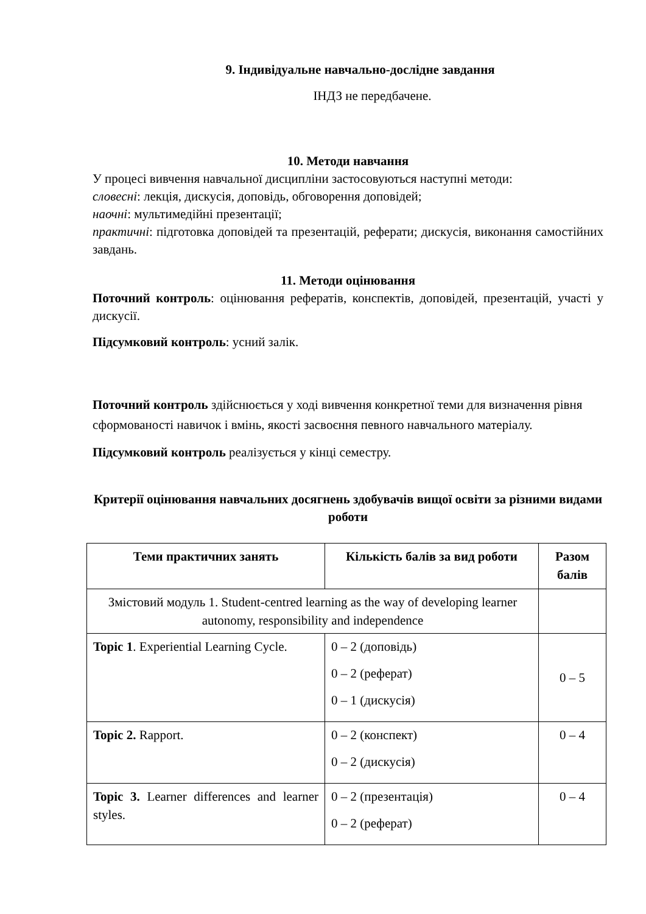9. Індивідуальне навчально-дослідне завдання
ІНДЗ не передбачене.
10. Методи навчання
У процесі вивчення навчальної дисципліни застосовуються наступні методи:
словесні: лекція, дискусія, доповідь, обговорення доповідей;
наочні: мультимедійні презентації;
практичні: підготовка доповідей та презентацій, реферати; дискусія, виконання самостійних завдань.
11. Методи оцінювання
Поточний контроль: оцінювання рефератів, конспектів, доповідей, презентацій, участі у дискусії.
Підсумковий контроль: усний залік.
Поточний контроль здійснюється у ході вивчення конкретної теми для визначення рівня сформованості навичок і вмінь, якості засвоєння певного навчального матеріалу.
Підсумковий контроль реалізується у кінці семестру.
Критерії оцінювання навчальних досягнень здобувачів вищої освіти за різними видами роботи
| Теми практичних занять | Кількість балів за вид роботи | Разом балів |
| --- | --- | --- |
| Змістовий модуль 1. Student-centred learning as the way of developing learner autonomy, responsibility and independence | | |
| Topic 1 . Experiential Learning Cycle. | 0 – 2 (доповідь) 0 – 2 (реферат) 0 – 1 (дискусія) | 0 – 5 |
| Topic 2. Rapport. | 0 – 2 (конспект) 0 – 2 (дискусія) | 0 – 4 |
| Topic 3. Learner differences and learner styles. | 0 – 2 (презентація) 0 – 2 (реферат) | 0 – 4 |